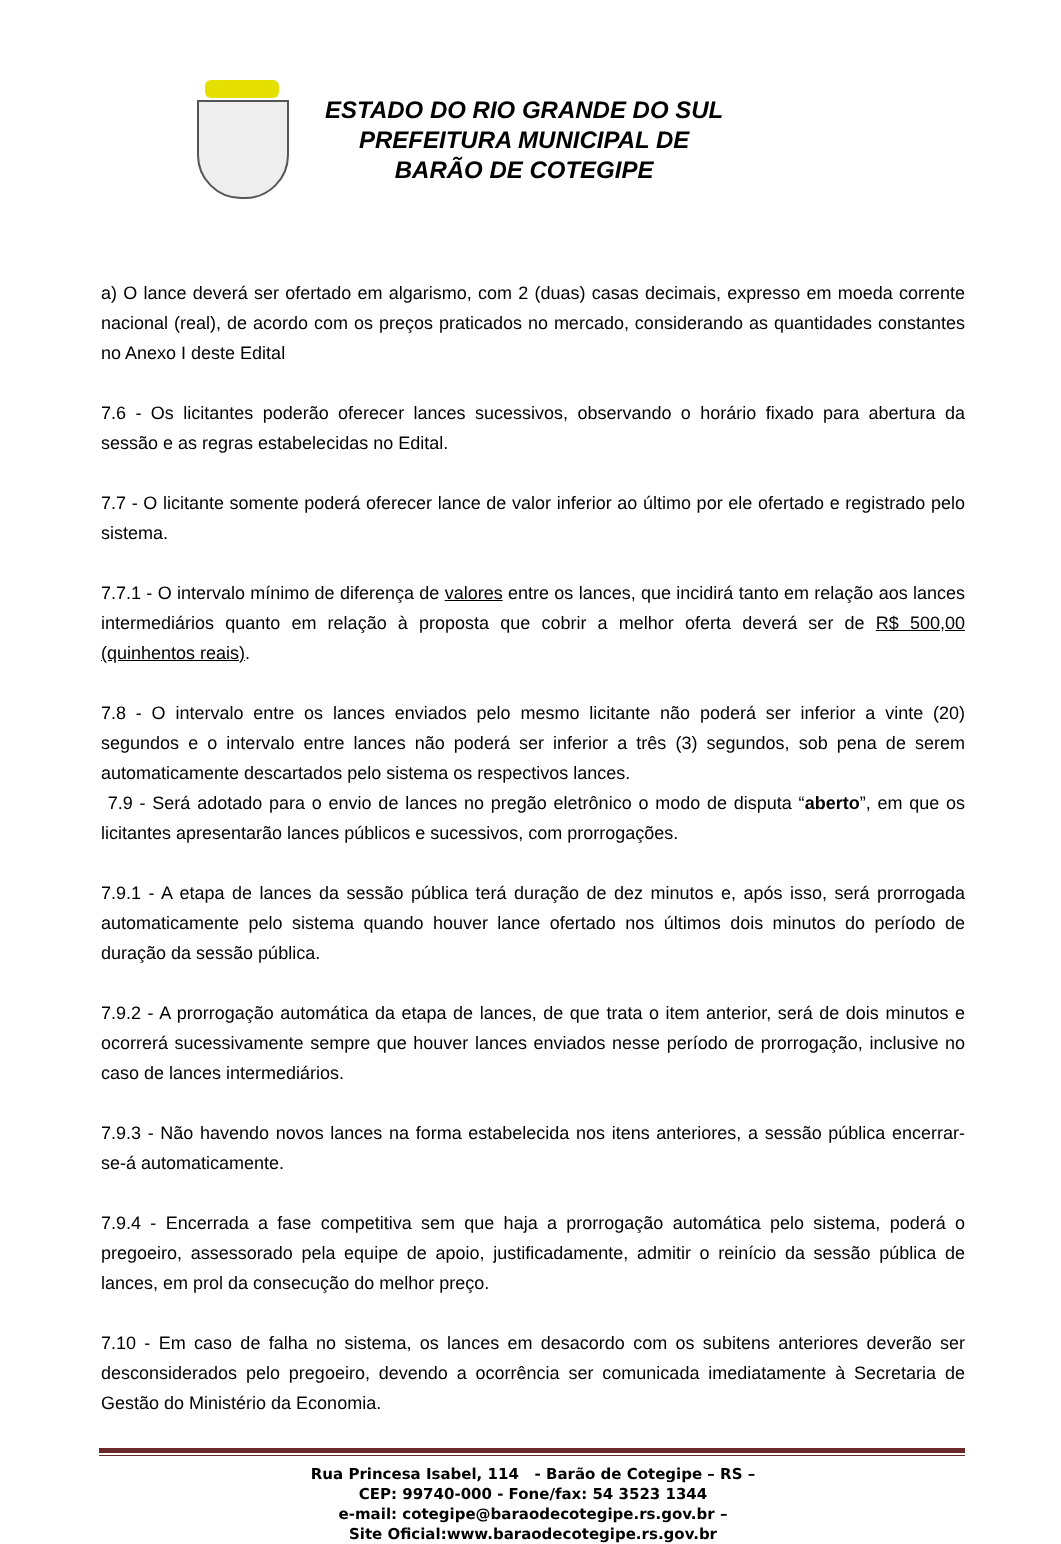ESTADO DO RIO GRANDE DO SUL
PREFEITURA MUNICIPAL DE
BARÃO DE COTEGIPE
a) O lance deverá ser ofertado em algarismo, com 2 (duas) casas decimais, expresso em moeda corrente nacional (real), de acordo com os preços praticados no mercado, considerando as quantidades constantes no Anexo I deste Edital
7.6 - Os licitantes poderão oferecer lances sucessivos, observando o horário fixado para abertura da sessão e as regras estabelecidas no Edital.
7.7 - O licitante somente poderá oferecer lance de valor inferior ao último por ele ofertado e registrado pelo sistema.
7.7.1 - O intervalo mínimo de diferença de valores entre os lances, que incidirá tanto em relação aos lances intermediários quanto em relação à proposta que cobrir a melhor oferta deverá ser de R$ 500,00 (quinhentos reais).
7.8 - O intervalo entre os lances enviados pelo mesmo licitante não poderá ser inferior a vinte (20) segundos e o intervalo entre lances não poderá ser inferior a três (3) segundos, sob pena de serem automaticamente descartados pelo sistema os respectivos lances.
7.9 - Será adotado para o envio de lances no pregão eletrônico o modo de disputa “aberto”, em que os licitantes apresentarão lances públicos e sucessivos, com prorrogações.
7.9.1 - A etapa de lances da sessão pública terá duração de dez minutos e, após isso, será prorrogada automaticamente pelo sistema quando houver lance ofertado nos últimos dois minutos do período de duração da sessão pública.
7.9.2 - A prorrogação automática da etapa de lances, de que trata o item anterior, será de dois minutos e ocorrerá sucessivamente sempre que houver lances enviados nesse período de prorrogação, inclusive no caso de lances intermediários.
7.9.3 - Não havendo novos lances na forma estabelecida nos itens anteriores, a sessão pública encerrar-se-á automaticamente.
7.9.4 - Encerrada a fase competitiva sem que haja a prorrogação automática pelo sistema, poderá o pregoeiro, assessorado pela equipe de apoio, justificadamente, admitir o reinício da sessão pública de lances, em prol da consecução do melhor preço.
7.10 - Em caso de falha no sistema, os lances em desacordo com os subitens anteriores deverão ser desconsiderados pelo pregoeiro, devendo a ocorrência ser comunicada imediatamente à Secretaria de Gestão do Ministério da Economia.
Rua Princesa Isabel, 114 - Barão de Cotegipe – RS –
CEP: 99740-000 - Fone/fax: 54 3523 1344
e-mail: cotegipe@baraodecotegipe.rs.gov.br –
Site Oficial:www.baraodecotegipe.rs.gov.br